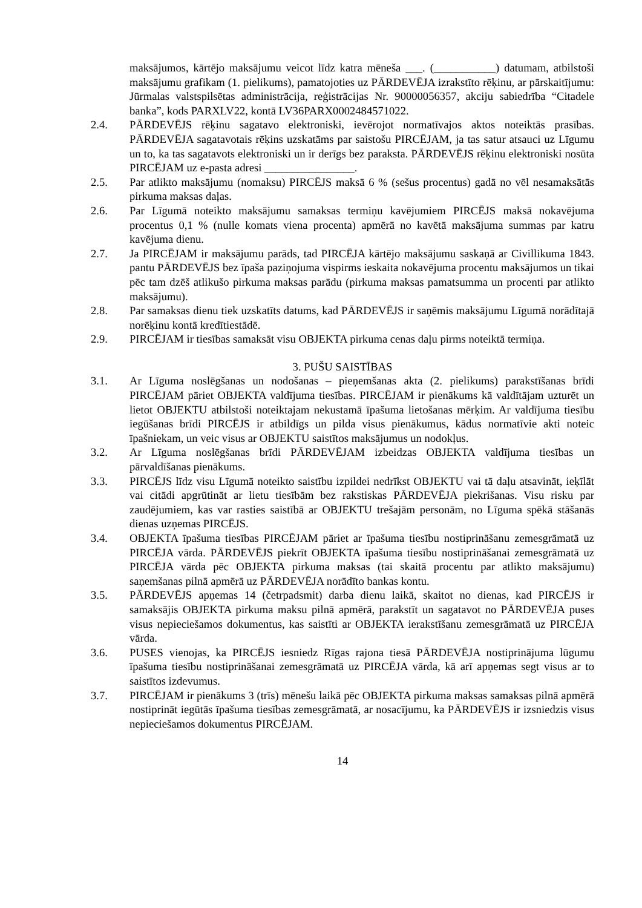maksājumos, kārtējo maksājumu veicot līdz katra mēneša ___. (___________) datumam, atbilstoši maksājumu grafikam (1. pielikums), pamatojoties uz PĀRDEVĒJA izrakstīto rēķinu, ar pārskaitījumu: Jūrmalas valstspilsētas administrācija, reģistrācijas Nr. 90000056357, akciju sabiedrība “Citadele banka”, kods PARXLV22, kontā LV36PARX0002484571022.
2.4. PĀRDEVĒJS rēķinu sagatavo elektroniski, ievērojot normatīvajos aktos noteiktās prasības. PĀRDEVĒJA sagatavotais rēķins uzskatāms par saistošu PIRCĒJAM, ja tas satur atsauci uz Līgumu un to, ka tas sagatavots elektroniski un ir derīgs bez paraksta. PĀRDEVĒJS rēķinu elektroniski nosūta PIRCĒJAM uz e-pasta adresi ________________.
2.5. Par atlikto maksājumu (nomaksu) PIRCĒJS maksā 6 % (sešus procentus) gadā no vēl nesamaksātās pirkuma maksas daļas.
2.6. Par Līgumā noteikto maksājumu samaksas termiņu kavējumiem PIRCĒJS maksā nokavējuma procentus 0,1 % (nulle komats viena procenta) apmērā no kavētā maksājuma summas par katru kavējuma dienu.
2.7. Ja PIRCĒJAM ir maksājumu parāds, tad PIRCĒJA kārtējo maksājumu saskaņā ar Civillikuma 1843. pantu PĀRDEVĒJS bez īpaša paziņojuma vispirms ieskaita nokavējuma procentu maksājumos un tikai pēc tam dzēš atlikušo pirkuma maksas parādu (pirkuma maksas pamatsumma un procenti par atlikto maksājumu).
2.8. Par samaksas dienu tiek uzskatīts datums, kad PĀRDEVĒJS ir saņēmis maksājumu Līgumā norādītajā norēķinu kontā kredītiestādē.
2.9. PIRCĒJAM ir tiesības samaksāt visu OBJEKTA pirkuma cenas daļu pirms noteiktā termiņa.
3. PUŠU SAISTĪBAS
3.1. Ar Līguma noslēgšanas un nodošanas – pieņemšanas akta (2. pielikums) parakstīšanas brīdi PIRCĒJAM pāriet OBJEKTA valdījuma tiesības. PIRCĒJAM ir pienākums kā valdītājam uzturēt un lietot OBJEKTU atbilstoši noteiktajam nekustamā īpašuma lietošanas mērķim. Ar valdījuma tiesību iegūšanas brīdi PIRCĒJS ir atbildīgs un pilda visus pienākumus, kādus normatīvie akti noteic īpašniekam, un veic visus ar OBJEKTU saistītos maksājumus un nodokļus.
3.2. Ar Līguma noslēgšanas brīdi PĀRDEVĒJAM izbeidzas OBJEKTA valdījuma tiesības un pārvaldīšanas pienākums.
3.3. PIRCĒJS līdz visu Līgumā noteikto saistību izpildei nedrīkst OBJEKTU vai tā daļu atsavināt, ieķīlāt vai citādi apgrūtināt ar lietu tiesībām bez rakstiskas PĀRDEVĒJA piekrišanas. Visu risku par zaudējumiem, kas var rasties saistībā ar OBJEKTU trešajām personām, no Līguma spēkā stāšanās dienas uzņemas PIRCĒJS.
3.4. OBJEKTA īpašuma tiesības PIRCĒJAM pāriet ar īpašuma tiesību nostiprināšanu zemesgrāmatā uz PIRCĒJA vārda. PĀRDEVĒJS piekrīt OBJEKTA īpašuma tiesību nostiprināšanai zemesgrāmatā uz PIRCĒJA vārda pēc OBJEKTA pirkuma maksas (tai skaitā procentu par atlikto maksājumu) saņemšanas pilnā apmērā uz PĀRDEVĒJA norādīto bankas kontu.
3.5. PĀRDEVĒJS apņemas 14 (četrpadsmit) darba dienu laikā, skaitot no dienas, kad PIRCĒJS ir samaksājis OBJEKTA pirkuma maksu pilnā apmērā, parakstīt un sagatavot no PĀRDEVĒJA puses visus nepieciešamos dokumentus, kas saistīti ar OBJEKTA ierakstīšanu zemesgrāmatā uz PIRCĒJA vārda.
3.6. PUSES vienojas, ka PIRCĒJS iesniedz Rīgas rajona tiesā PĀRDEVĒJA nostiprinājuma lūgumu īpašuma tiesību nostiprināšanai zemesgrāmatā uz PIRCĒJA vārda, kā arī apņemas segt visus ar to saistītos izdevumus.
3.7. PIRCĒJAM ir pienākums 3 (trīs) mēnešu laikā pēc OBJEKTA pirkuma maksas samaksas pilnā apmērā nostiprināt iegūtās īpašuma tiesības zemesgrāmatā, ar nosacījumu, ka PĀRDEVĒJS ir izsniedzis visus nepieciešamos dokumentus PIRCĒJAM.
14